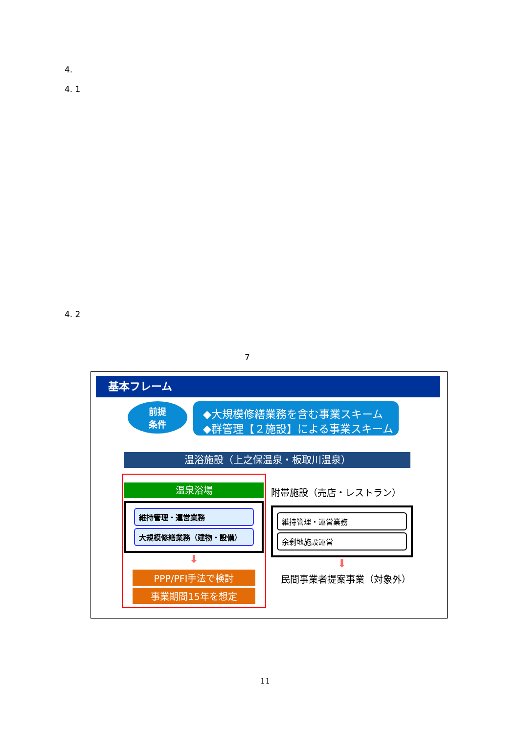4.
4. 1
4. 2
7
基本フレーム
前提
条件
◆大規模修繕業務を含む事業スキーム
◆群管理【２施設】による事業スキーム
温浴施設（上之保温泉・板取川温泉）
温泉浴場
維持管理・運営業務
大規模修繕業務（建物・設備）
⬇
PPP/PFI手法で検討
事業期間15年を想定
附帯施設（売店・レストラン）
維持管理・運営業務
余剰地施設運営
⬇
民間事業者提案事業（対象外）
11